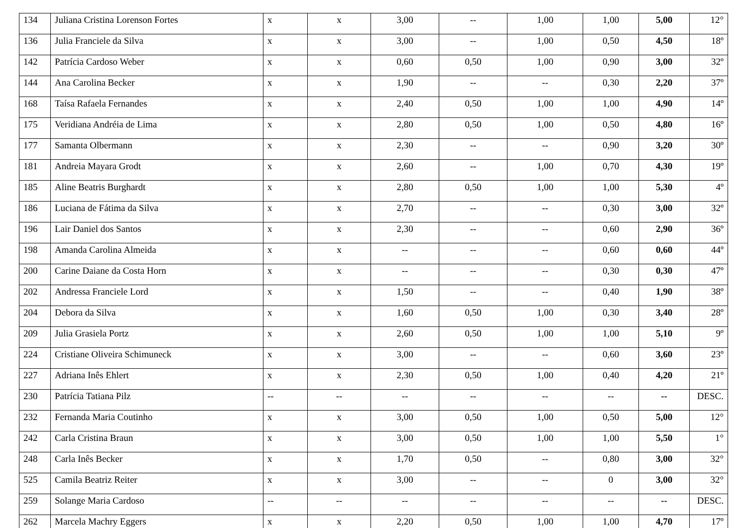| 134 | Juliana Cristina Lorenson Fortes | x | x | 3,00 | -- | 1,00 | 1,00 | 5,00 | 12° |
| 136 | Julia Franciele da Silva | x | x | 3,00 | -- | 1,00 | 0,50 | 4,50 | 18º |
| 142 | Patrícia Cardoso Weber | x | x | 0,60 | 0,50 | 1,00 | 0,90 | 3,00 | 32º |
| 144 | Ana Carolina Becker | x | x | 1,90 | -- | -- | 0,30 | 2,20 | 37º |
| 168 | Taísa Rafaela Fernandes | x | x | 2,40 | 0,50 | 1,00 | 1,00 | 4,90 | 14º |
| 175 | Veridiana Andréia de Lima | x | x | 2,80 | 0,50 | 1,00 | 0,50 | 4,80 | 16º |
| 177 | Samanta Olbermann | x | x | 2,30 | -- | -- | 0,90 | 3,20 | 30º |
| 181 | Andreia Mayara Grodt | x | x | 2,60 | -- | 1,00 | 0,70 | 4,30 | 19º |
| 185 | Aline Beatris Burghardt | x | x | 2,80 | 0,50 | 1,00 | 1,00 | 5,30 | 4º |
| 186 | Luciana de Fátima da Silva | x | x | 2,70 | -- | -- | 0,30 | 3,00 | 32º |
| 196 | Lair Daniel dos Santos | x | x | 2,30 | -- | -- | 0,60 | 2,90 | 36º |
| 198 | Amanda Carolina Almeida | x | x | -- | -- | -- | 0,60 | 0,60 | 44º |
| 200 | Carine Daiane da Costa Horn | x | x | -- | -- | -- | 0,30 | 0,30 | 47º |
| 202 | Andressa Franciele Lord | x | x | 1,50 | -- | -- | 0,40 | 1,90 | 38º |
| 204 | Debora da Silva | x | x | 1,60 | 0,50 | 1,00 | 0,30 | 3,40 | 28º |
| 209 | Julia Grasiela Portz | x | x | 2,60 | 0,50 | 1,00 | 1,00 | 5,10 | 9º |
| 224 | Cristiane Oliveira Schimuneck | x | x | 3,00 | -- | -- | 0,60 | 3,60 | 23º |
| 227 | Adriana Inês Ehlert | x | x | 2,30 | 0,50 | 1,00 | 0,40 | 4,20 | 21º |
| 230 | Patrícia Tatiana Pilz | -- | -- | -- | -- | -- | -- | -- | DESC. |
| 232 | Fernanda Maria Coutinho | x | x | 3,00 | 0,50 | 1,00 | 0,50 | 5,00 | 12° |
| 242 | Carla Cristina Braun | x | x | 3,00 | 0,50 | 1,00 | 1,00 | 5,50 | 1° |
| 248 | Carla Inês Becker | x | x | 1,70 | 0,50 | -- | 0,80 | 3,00 | 32° |
| 525 | Camila Beatriz Reiter | x | x | 3,00 | -- | -- | 0 | 3,00 | 32° |
| 259 | Solange Maria Cardoso | -- | -- | -- | -- | -- | -- | -- | DESC. |
| 262 | Marcela Machry Eggers | x | x | 2,20 | 0,50 | 1,00 | 1,00 | 4,70 | 17º |